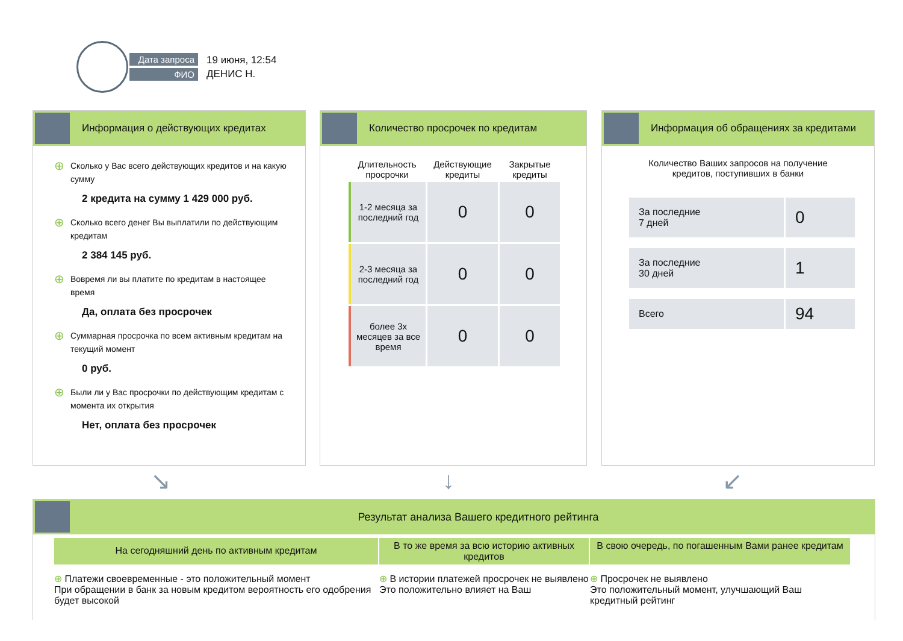Дата запроса
ФИО
19 июня, 12:54
ДЕНИС Н.
Информация о действующих кредитах
⊕ Сколько у Вас всего действующих кредитов и на какую сумму
2 кредита на сумму 1 429 000 руб.
⊕ Сколько всего денег Вы выплатили по действующим кредитам
2 384 145 руб.
⊕ Вовремя ли вы платите по кредитам в настоящее время
Да, оплата без просрочек
⊕ Суммарная просрочка по всем активным кредитам на текущий момент
0 руб.
⊕ Были ли у Вас просрочки по действующим кредитам с момента их открытия
Нет, оплата без просрочек
Количество просрочек по кредитам
| Длительность просрочки | Действующие кредиты | Закрытые кредиты |
| --- | --- | --- |
| 1-2 месяца за последний год | 0 | 0 |
| 2-3 месяца за последний год | 0 | 0 |
| более 3х месяцев за все время | 0 | 0 |
Информация об обращениях за кредитами
Количество Ваших запросов на получение
кредитов, поступивших в банки
| За последние 7 дней | 0 |
| За последние 30 дней | 1 |
| Всего | 94 |
↘ ↓ ↙
Результат анализа Вашего кредитного рейтинга
На сегодняшний день по активным кредитам
В то же время за всю историю активных кредитов
В свою очередь, по погашенным Вами ранее кредитам
⊕ Платежи своевременные - это положительный момент
При обращении в банк за новым кредитом вероятность его одобрения будет высокой
⊕ В истории платежей просрочек не выявлено
Это положительно влияет на Ваш
⊕ Просрочек не выявлено
Это положительный момент, улучшающий Ваш кредитный рейтинг